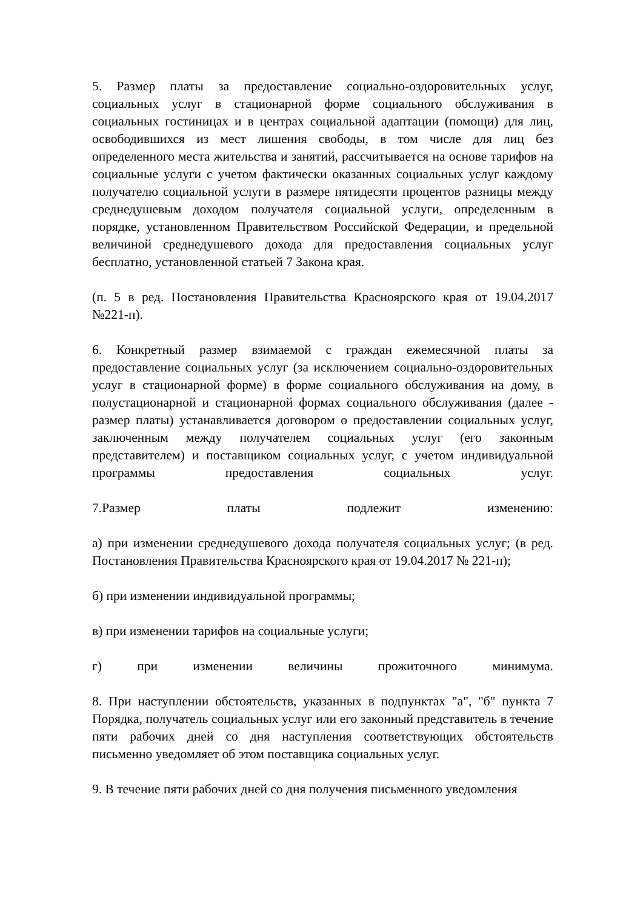5. Размер платы за предоставление социально-оздоровительных услуг, социальных услуг в стационарной форме социального обслуживания в социальных гостиницах и в центрах социальной адаптации (помощи) для лиц, освободившихся из мест лишения свободы, в том числе для лиц без определенного места жительства и занятий, рассчитывается на основе тарифов на социальные услуги с учетом фактически оказанных социальных услуг каждому получателю социальной услуги в размере пятидесяти процентов разницы между среднедушевым доходом получателя социальной услуги, определенным в порядке, установленном Правительством Российской Федерации, и предельной величиной среднедушевого дохода для предоставления социальных услуг бесплатно, установленной статьей 7 Закона края.
(п. 5 в ред. Постановления Правительства Красноярского края от 19.04.2017 №221-п).
6. Конкретный размер взимаемой с граждан ежемесячной платы за предоставление социальных услуг (за исключением социально-оздоровительных услуг в стационарной форме) в форме социального обслуживания на дому, в полустационарной и стационарной формах социального обслуживания (далее - размер платы) устанавливается договором о предоставлении социальных услуг, заключенным между получателем социальных услуг (его законным представителем) и поставщиком социальных услуг, с учетом индивидуальной программы предоставления социальных услуг.
7.Размер платы подлежит изменению:
а) при изменении среднедушевого дохода получателя социальных услуг; (в ред. Постановления Правительства Красноярского края от 19.04.2017 № 221-п);
б) при изменении индивидуальной программы;
в) при изменении тарифов на социальные услуги;
г) при изменении величины прожиточного минимума.
8. При наступлении обстоятельств, указанных в подпунктах "а", "б" пункта 7 Порядка, получатель социальных услуг или его законный представитель в течение пяти рабочих дней со дня наступления соответствующих обстоятельств письменно уведомляет об этом поставщика социальных услуг.
9. В течение пяти рабочих дней со дня получения письменного уведомления